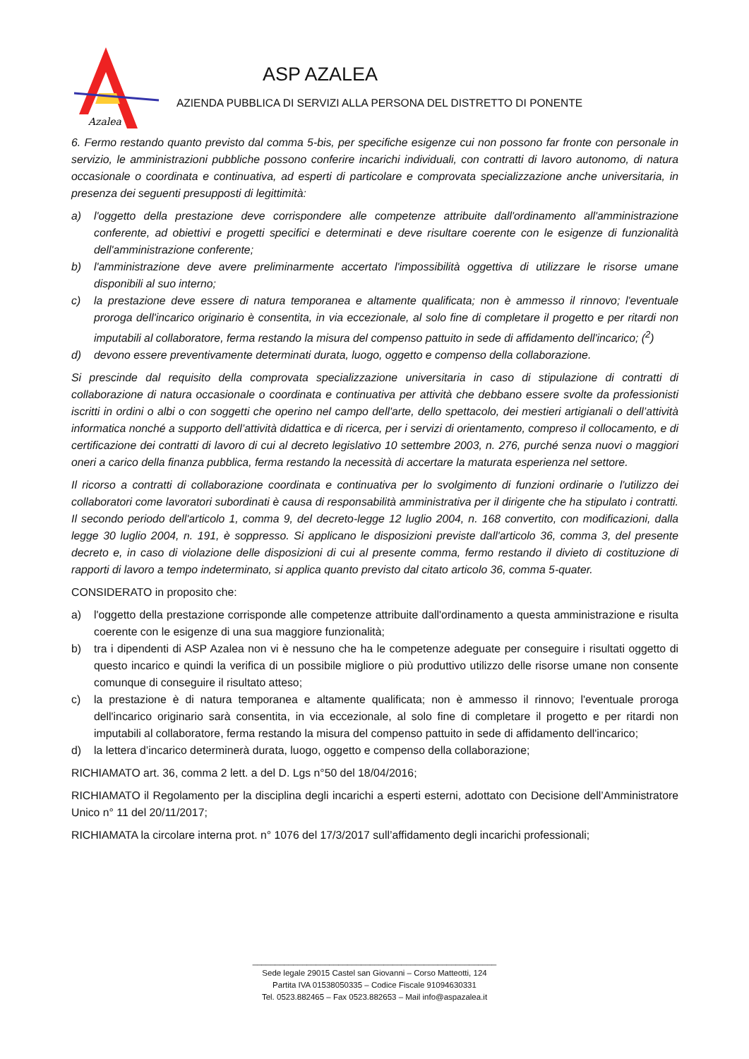Azalea
ASP AZALEA
AZIENDA PUBBLICA DI SERVIZI ALLA PERSONA DEL DISTRETTO DI PONENTE
6. Fermo restando quanto previsto dal comma 5-bis, per specifiche esigenze cui non possono far fronte con personale in servizio, le amministrazioni pubbliche possono conferire incarichi individuali, con contratti di lavoro autonomo, di natura occasionale o coordinata e continuativa, ad esperti di particolare e comprovata specializzazione anche universitaria, in presenza dei seguenti presupposti di legittimità:
a) l'oggetto della prestazione deve corrispondere alle competenze attribuite dall'ordinamento all'amministrazione conferente, ad obiettivi e progetti specifici e determinati e deve risultare coerente con le esigenze di funzionalità dell'amministrazione conferente;
b) l'amministrazione deve avere preliminarmente accertato l'impossibilità oggettiva di utilizzare le risorse umane disponibili al suo interno;
c) la prestazione deve essere di natura temporanea e altamente qualificata; non è ammesso il rinnovo; l'eventuale proroga dell'incarico originario è consentita, in via eccezionale, al solo fine di completare il progetto e per ritardi non imputabili al collaboratore, ferma restando la misura del compenso pattuito in sede di affidamento dell'incarico; (<sup>2</sup>)
d) devono essere preventivamente determinati durata, luogo, oggetto e compenso della collaborazione.
Si prescinde dal requisito della comprovata specializzazione universitaria in caso di stipulazione di contratti di collaborazione di natura occasionale o coordinata e continuativa per attività che debbano essere svolte da professionisti iscritti in ordini o albi o con soggetti che operino nel campo dell'arte, dello spettacolo, dei mestieri artigianali o dell’attività informatica nonché a supporto dell’attività didattica e di ricerca, per i servizi di orientamento, compreso il collocamento, e di certificazione dei contratti di lavoro di cui al decreto legislativo 10 settembre 2003, n. 276, purché senza nuovi o maggiori oneri a carico della finanza pubblica, ferma restando la necessità di accertare la maturata esperienza nel settore.
Il ricorso a contratti di collaborazione coordinata e continuativa per lo svolgimento di funzioni ordinarie o l'utilizzo dei collaboratori come lavoratori subordinati è causa di responsabilità amministrativa per il dirigente che ha stipulato i contratti. Il secondo periodo dell'articolo 1, comma 9, del decreto-legge 12 luglio 2004, n. 168 convertito, con modificazioni, dalla legge 30 luglio 2004, n. 191, è soppresso. Si applicano le disposizioni previste dall'articolo 36, comma 3, del presente decreto e, in caso di violazione delle disposizioni di cui al presente comma, fermo restando il divieto di costituzione di rapporti di lavoro a tempo indeterminato, si applica quanto previsto dal citato articolo 36, comma 5-quater.
CONSIDERATO in proposito che:
a) l'oggetto della prestazione corrisponde alle competenze attribuite dall'ordinamento a questa amministrazione e risulta coerente con le esigenze di una sua maggiore funzionalità;
b) tra i dipendenti di ASP Azalea non vi è nessuno che ha le competenze adeguate per conseguire i risultati oggetto di questo incarico e quindi la verifica di un possibile migliore o più produttivo utilizzo delle risorse umane non consente comunque di conseguire il risultato atteso;
c) la prestazione è di natura temporanea e altamente qualificata; non è ammesso il rinnovo; l'eventuale proroga dell'incarico originario sarà consentita, in via eccezionale, al solo fine di completare il progetto e per ritardi non imputabili al collaboratore, ferma restando la misura del compenso pattuito in sede di affidamento dell'incarico;
d) la lettera d’incarico determinerà durata, luogo, oggetto e compenso della collaborazione;
RICHIAMATO art. 36, comma 2 lett. a del D. Lgs n°50 del 18/04/2016;
RICHIAMATO il Regolamento per la disciplina degli incarichi a esperti esterni, adottato con Decisione dell’Amministratore Unico n° 11 del 20/11/2017;
RICHIAMATA la circolare interna prot. n° 1076 del 17/3/2017 sull’affidamento degli incarichi professionali;
______________________________________________________
Sede legale 29015 Castel san Giovanni – Corso Matteotti, 124
Partita IVA 01538050335 – Codice Fiscale 91094630331
Tel. 0523.882465 – Fax 0523.882653 – Mail info@aspazalea.it